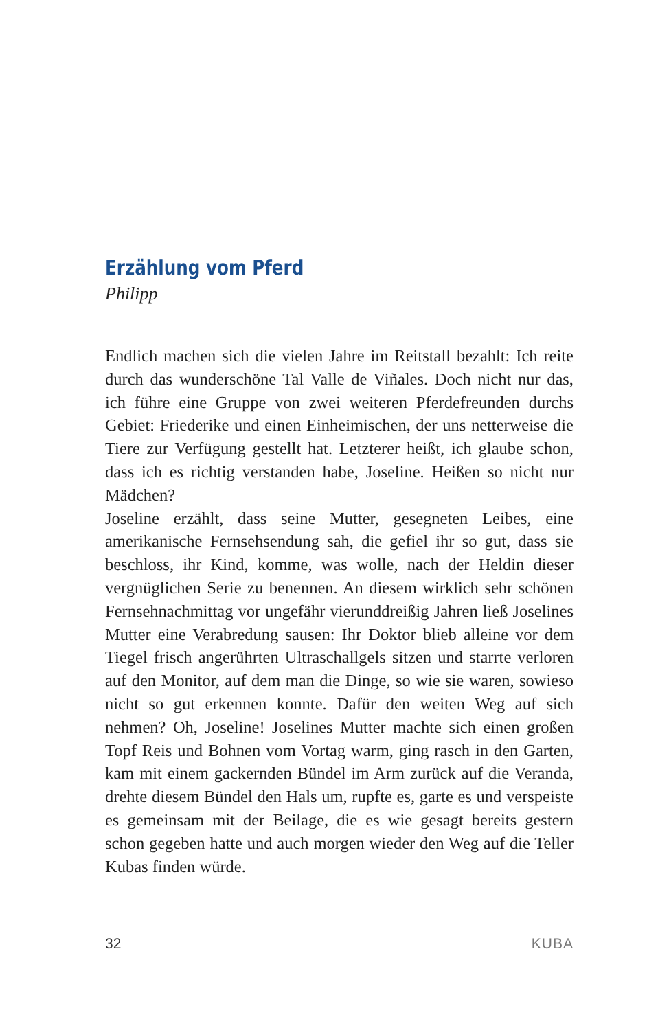Erzählung vom Pferd
Philipp
Endlich machen sich die vielen Jahre im Reitstall bezahlt: Ich reite durch das wunderschöne Tal Valle de Viñales. Doch nicht nur das, ich führe eine Gruppe von zwei weiteren Pferdefreunden durchs Gebiet: Friederike und einen Einheimischen, der uns netterweise die Tiere zur Verfügung gestellt hat. Letzterer heißt, ich glaube schon, dass ich es richtig verstanden habe, Joseline. Heißen so nicht nur Mädchen?
Joseline erzählt, dass seine Mutter, gesegneten Leibes, eine amerikanische Fernsehsendung sah, die gefiel ihr so gut, dass sie beschloss, ihr Kind, komme, was wolle, nach der Heldin dieser vergnüglichen Serie zu benennen. An diesem wirklich sehr schönen Fernsehnachmittag vor ungefähr vierunddreißig Jahren ließ Joselines Mutter eine Verabredung sausen: Ihr Doktor blieb alleine vor dem Tiegel frisch angerührten Ultraschallgels sitzen und starrte verloren auf den Monitor, auf dem man die Dinge, so wie sie waren, sowieso nicht so gut erkennen konnte. Dafür den weiten Weg auf sich nehmen? Oh, Joseline! Joselines Mutter machte sich einen großen Topf Reis und Bohnen vom Vortag warm, ging rasch in den Garten, kam mit einem gackernden Bündel im Arm zurück auf die Veranda, drehte diesem Bündel den Hals um, rupfte es, garte es und verspeiste es gemeinsam mit der Beilage, die es wie gesagt bereits gestern schon gegeben hatte und auch morgen wieder den Weg auf die Teller Kubas finden würde.
32 KUBA